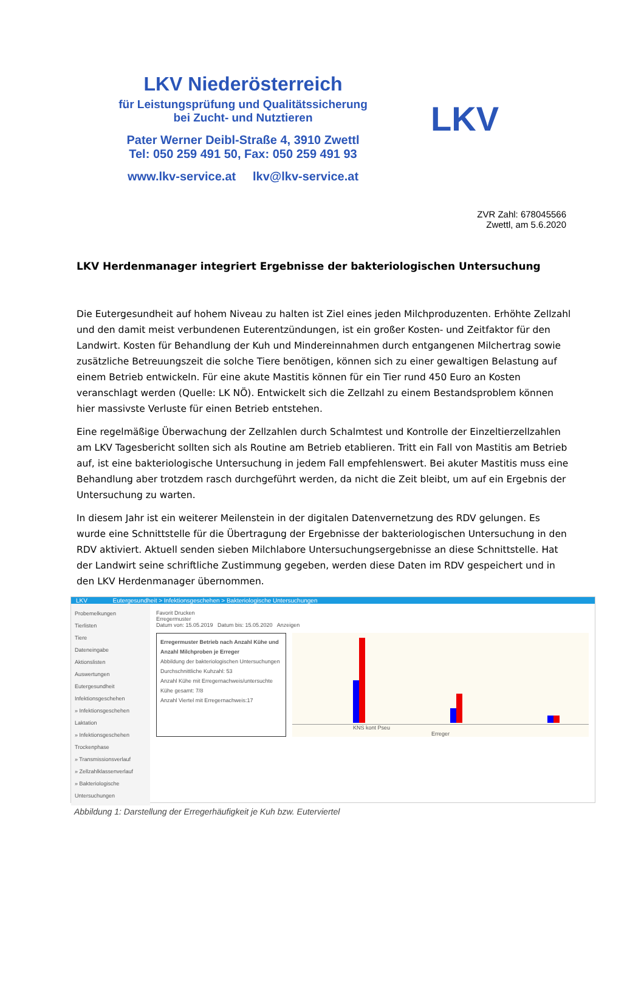LKV Niederösterreich
für Leistungsprüfung und Qualitätssicherung
bei Zucht- und Nutztieren
Pater Werner Deibl-Straße 4, 3910 Zwettl
Tel: 050 259 491 50, Fax: 050 259 491 93
www.lkv-service.at lkv@lkv-service.at
LKV
ZVR Zahl: 678045566
Zwettl, am 5.6.2020
LKV Herdenmanager integriert Ergebnisse der bakteriologischen Untersuchung
Die Eutergesundheit auf hohem Niveau zu halten ist Ziel eines jeden Milchproduzenten. Erhöhte Zellzahl und den damit meist verbundenen Euterentzündungen, ist ein großer Kosten- und Zeitfaktor für den Landwirt. Kosten für Behandlung der Kuh und Mindereinnahmen durch entgangenen Milchertrag sowie zusätzliche Betreuungszeit die solche Tiere benötigen, können sich zu einer gewaltigen Belastung auf einem Betrieb entwickeln. Für eine akute Mastitis können für ein Tier rund 450 Euro an Kosten veranschlagt werden (Quelle: LK NÖ). Entwickelt sich die Zellzahl zu einem Bestandsproblem können hier massivste Verluste für einen Betrieb entstehen.
Eine regelmäßige Überwachung der Zellzahlen durch Schalmtest und Kontrolle der Einzeltierzellzahlen am LKV Tagesbericht sollten sich als Routine am Betrieb etablieren. Tritt ein Fall von Mastitis am Betrieb auf, ist eine bakteriologische Untersuchung in jedem Fall empfehlenswert. Bei akuter Mastitis muss eine Behandlung aber trotzdem rasch durchgeführt werden, da nicht die Zeit bleibt, um auf ein Ergebnis der Untersuchung zu warten.
In diesem Jahr ist ein weiterer Meilenstein in der digitalen Datenvernetzung des RDV gelungen. Es wurde eine Schnittstelle für die Übertragung der Ergebnisse der bakteriologischen Untersuchung in den RDV aktiviert. Aktuell senden sieben Milchlabore Untersuchungsergebnisse an diese Schnittstelle. Hat der Landwirt seine schriftliche Zustimmung gegeben, werden diese Daten im RDV gespeichert und in den LKV Herdenmanager übernommen.
LKV Eutergesundheit > Infektionsgeschehen > Bakteriologische Untersuchungen
Probemelkungen
Tierlisten
Tiere
Dateneingabe
Aktionslisten
Auswertungen
Eutergesundheit
Infektionsgeschehen
» Infektionsgeschehen Laktation
» Infektionsgeschehen Trockenphase
» Transmissionsverlauf
» Zellzahlklassenverlauf
» Bakteriologische Untersuchungen
Favorit Drucken
Erregermuster
Datum von: 15.05.2019 Datum bis: 15.05.2020 Anzeigen
Erregermuster Betrieb nach Anzahl Kühe und Anzahl Milchproben je Erreger
Abbildung der bakteriologischen Untersuchungen
Durchschnittliche Kuhzahl: 53
Anzahl Kühe mit Erregernachweis/untersuchte Kühe gesamt: 7/8
Anzahl Viertel mit Erregernachweis:17
KNS kont Pseu
Erreger
Abbildung 1: Darstellung der Erregerhäufigkeit je Kuh bzw. Euterviertel